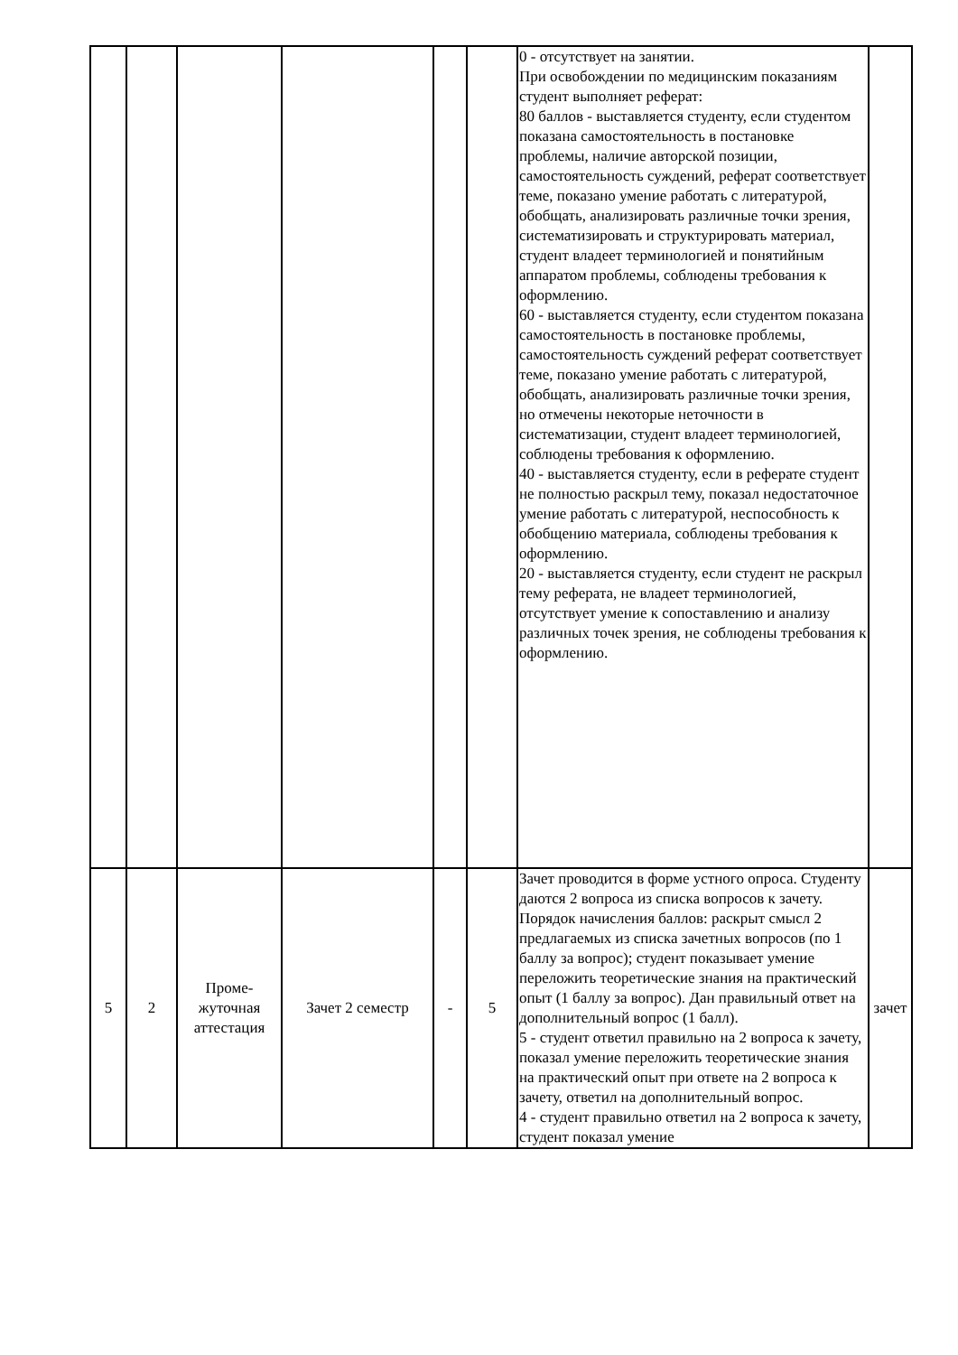| | | | | | | 0 - отсутствует на занятии. При освобождении по медицинским показаниям студент выполняет реферат: 80 баллов - выставляется студенту, если студентом показана самостоятельность в постановке проблемы, наличие авторской позиции, самостоятельность суждений, реферат соответствует теме, показано умение работать с литературой, обобщать, анализировать различные точки зрения, систематизировать и структурировать материал, студент владеет терминологией и понятийным аппаратом проблемы, соблюдены требования к оформлению. 60 - выставляется студенту, если студентом показана самостоятельность в постановке проблемы, самостоятельность суждений реферат соответствует теме, показано умение работать с литературой, обобщать, анализировать различные точки зрения, но отмечены некоторые неточности в систематизации, студент владеет терминологией, соблюдены требования к оформлению. 40 - выставляется студенту, если в реферате студент не полностью раскрыл тему, показал недостаточное умение работать с литературой, неспособность к обобщению материала, соблюдены требования к оформлению. 20 - выставляется студенту, если студент не раскрыл тему реферата, не владеет терминологией, отсутствует умение к сопоставлению и анализу различных точек зрения, не соблюдены требования к оформлению. | |
| 5 | 2 | Проме- жуточная аттестация | Зачет 2 семестр | - | 5 | Зачет проводится в форме устного опроса. Студенту даются 2 вопроса из списка вопросов к зачету. Порядок начисления баллов: раскрыт смысл 2 предлагаемых из списка зачетных вопросов (по 1 баллу за вопрос); студент показывает умение переложить теоретические знания на практический опыт (1 баллу за вопрос). Дан правильный ответ на дополнительный вопрос (1 балл). 5 - студент ответил правильно на 2 вопроса к зачету, показал умение переложить теоретические знания на практический опыт при ответе на 2 вопроса к зачету, ответил на дополнительный вопрос. 4 - студент правильно ответил на 2 вопроса к зачету, студент показал умение | зачет |